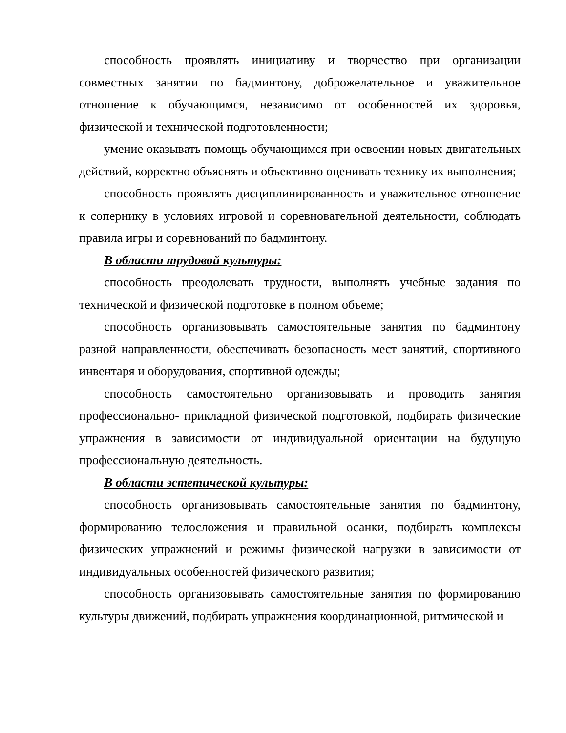способность проявлять инициативу и творчество при организации совместных занятии по бадминтону, доброжелательное и уважительное отношение к обучающимся, независимо от особенностей их здоровья, физической и технической подготовленности;
умение оказывать помощь обучающимся при освоении новых двигательных действий, корректно объяснять и объективно оценивать технику их выполнения;
способность проявлять дисциплинированность и уважительное отношение к сопернику в условиях игровой и соревновательной деятельности, соблюдать правила игры и соревнований по бадминтону.
В области трудовой культуры:
способность преодолевать трудности, выполнять учебные задания по технической и физической подготовке в полном объеме;
способность организовывать самостоятельные занятия по бадминтону разной направленности, обеспечивать безопасность мест занятий, спортивного инвентаря и оборудования, спортивной одежды;
способность самостоятельно организовывать и проводить занятия профессионально- прикладной физической подготовкой, подбирать физические упражнения в зависимости от индивидуальной ориентации на будущую профессиональную деятельность.
В области эстетической культуры:
способность организовывать самостоятельные занятия по бадминтону, формированию телосложения и правильной осанки, подбирать комплексы физических упражнений и режимы физической нагрузки в зависимости от индивидуальных особенностей физического развития;
способность организовывать самостоятельные занятия по формированию культуры движений, подбирать упражнения координационной, ритмической и